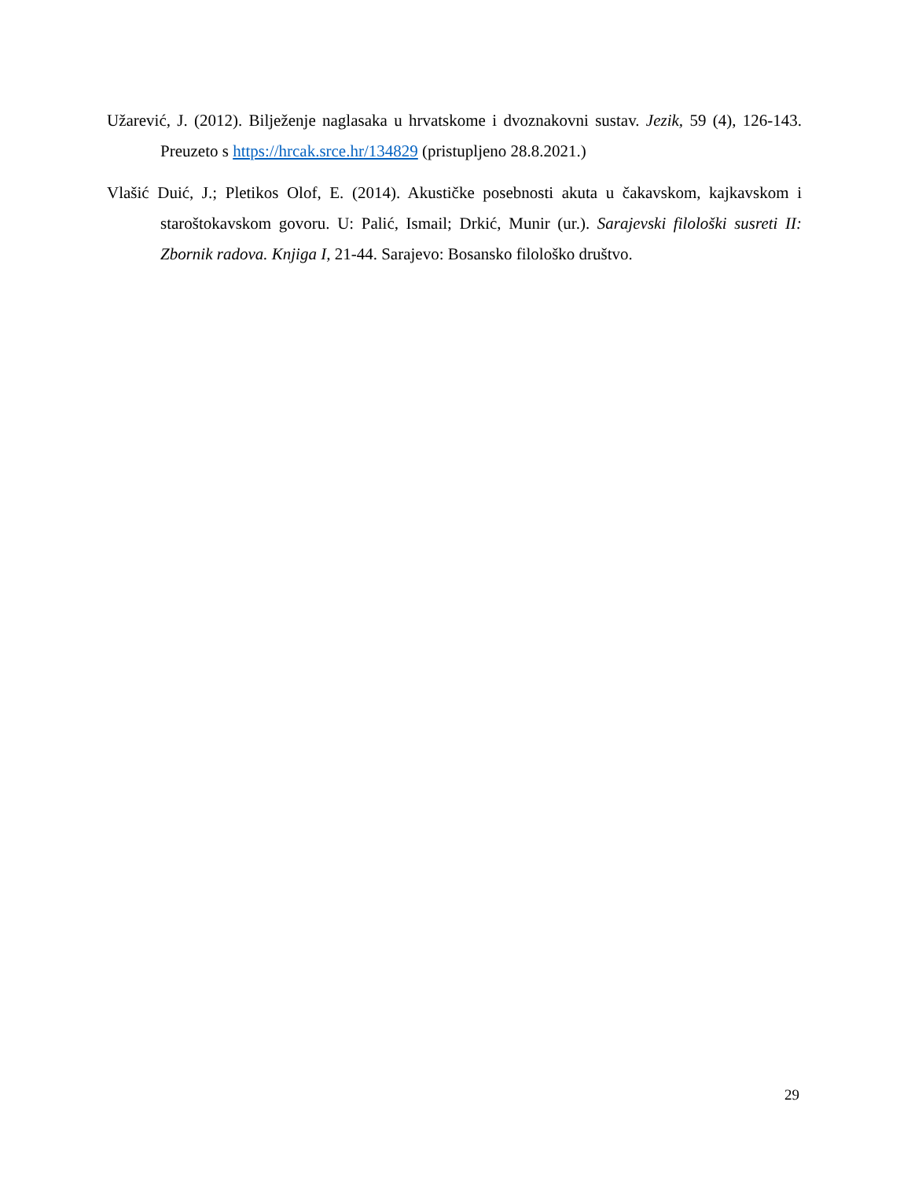Užarević, J. (2012). Bilježenje naglasaka u hrvatskome i dvoznakovni sustav. Jezik, 59 (4), 126-143. Preuzeto s https://hrcak.srce.hr/134829 (pristupljeno 28.8.2021.)
Vlašić Duić, J.; Pletikos Olof, E. (2014). Akustičke posebnosti akuta u čakavskom, kajkavskom i staroštokavskom govoru. U: Palić, Ismail; Drkić, Munir (ur.). Sarajevski filološki susreti II: Zbornik radova. Knjiga I, 21-44. Sarajevo: Bosansko filološko društvo.
29